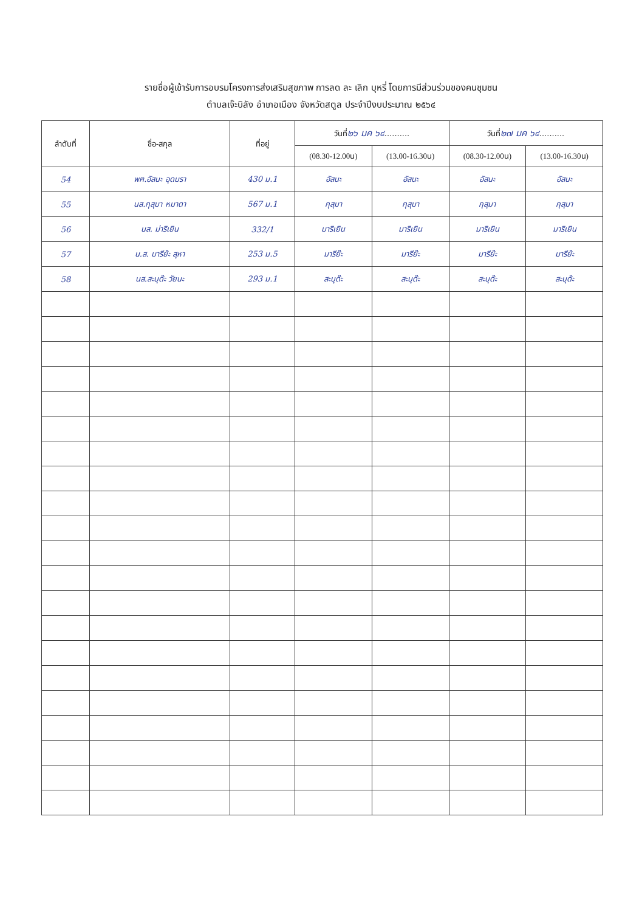รายชื่อผู้เข้ารับการอบรมโครงการส่งเสริมสุขภาพ การลด ละ เลิก บุหรี่ โดยการมีส่วนร่วมของคนชุมชน
ตำบลเจ๊ะบิลัง อำเภอเมือง จังหวัดสตูล ประจำปีงบประมาณ ๒๕๖๔
| ลำดับที่ | ชื่อ-สกุล | ที่อยู่ | วันที่ ๒๖ มค ๖๔ .......... | | วันที่ ๒๗ มค ๖๔ .......... | |
| --- | --- | --- | --- | --- | --- | --- |
| | | | (08.30-12.00น) | (13.00-16.30น) | (08.30-12.00น) | (13.00-16.30น) |
| 54 | พฅ.อัสนะ อุดมรา | 430 ม.1 | อัสนะ | อัสนะ | อัสนะ | อัสนะ |
| 55 | นส.กุสุมา หมาดา | 567 ม.1 | กุสุมา | กุสุมา | กุสุมา | กุสุมา |
| 56 | นส. ม่าริเยิน | 332/1 | มาริเยิน | มาริเยิน | มาริเยิน | มาริเยิน |
| 57 | น.ส. มารีย๊ะ สุหา | 253 ม.5 | มารีย๊ะ | มารีย๊ะ | มารีย๊ะ | มารีย๊ะ |
| 58 | นส.สะบุด๊ะ วัยนะ | 293 ม.1 | สะบุด๊ะ | สะบุด๊ะ | สะบุด๊ะ | สะบุด๊ะ |